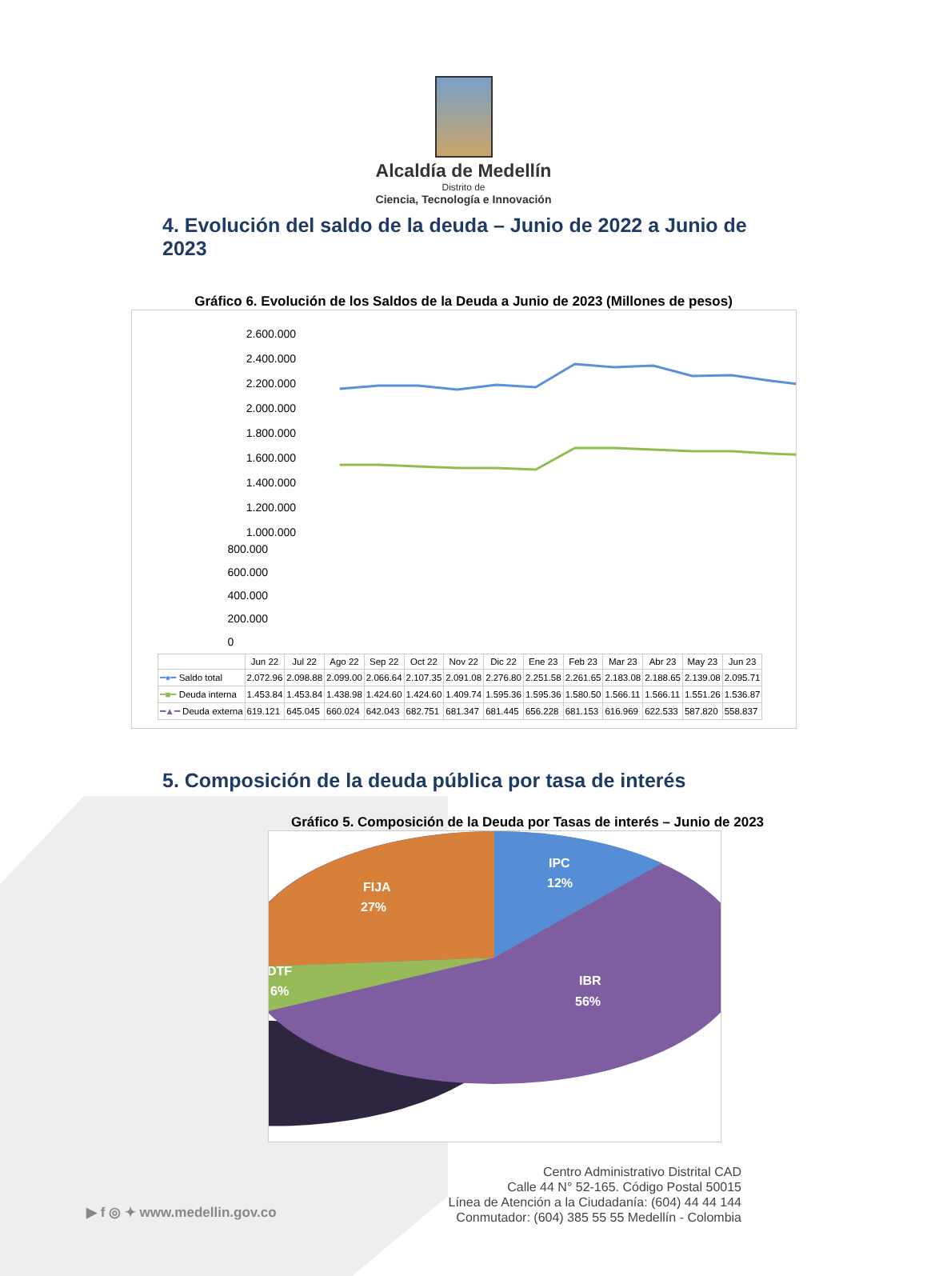Alcaldía de Medellín
Distrito de
Ciencia, Tecnología e Innovación
4. Evolución del saldo de la deuda – Junio de 2022 a Junio de 2023
Gráfico 6. Evolución de los Saldos de la Deuda a Junio de 2023 (Millones de pesos)
2.600.000
2.400.000
2.200.000
2.000.000
1.800.000
1.600.000
1.400.000
1.200.000
1.000.000
800.000
600.000
400.000
200.000
0
| | Jun 22 | Jul 22 | Ago 22 | Sep 22 | Oct 22 | Nov 22 | Dic 22 | Ene 23 | Feb 23 | Mar 23 | Abr 23 | May 23 | Jun 23 |
| --- | --- | --- | --- | --- | --- | --- | --- | --- | --- | --- | --- | --- | --- |
| ━●━ Saldo total | 2.072.96 | 2.098.88 | 2.099.00 | 2.066.64 | 2.107.35 | 2.091.08 | 2.276.80 | 2.251.58 | 2.261.65 | 2.183.08 | 2.188.65 | 2.139.08 | 2.095.71 |
| ━■━ Deuda interna | 1.453.84 | 1.453.84 | 1.438.98 | 1.424.60 | 1.424.60 | 1.409.74 | 1.595.36 | 1.595.36 | 1.580.50 | 1.566.11 | 1.566.11 | 1.551.26 | 1.536.87 |
| ━▲━ Deuda externa | 619.121 | 645.045 | 660.024 | 642.043 | 682.751 | 681.347 | 681.445 | 656.228 | 681.153 | 616.969 | 622.533 | 587.820 | 558.837 |
5. Composición de la deuda pública por tasa de interés
Gráfico 5. Composición de la Deuda por Tasas de interés – Junio de 2023
IPC
12%
FIJA
27%
DTF
6%
IBR
56%
▶ f ◎ ✦ www.medellin.gov.co
Centro Administrativo Distrital CAD
Calle 44 N° 52-165. Código Postal 50015
Línea de Atención a la Ciudadanía: (604) 44 44 144
Conmutador: (604) 385 55 55 Medellín - Colombia